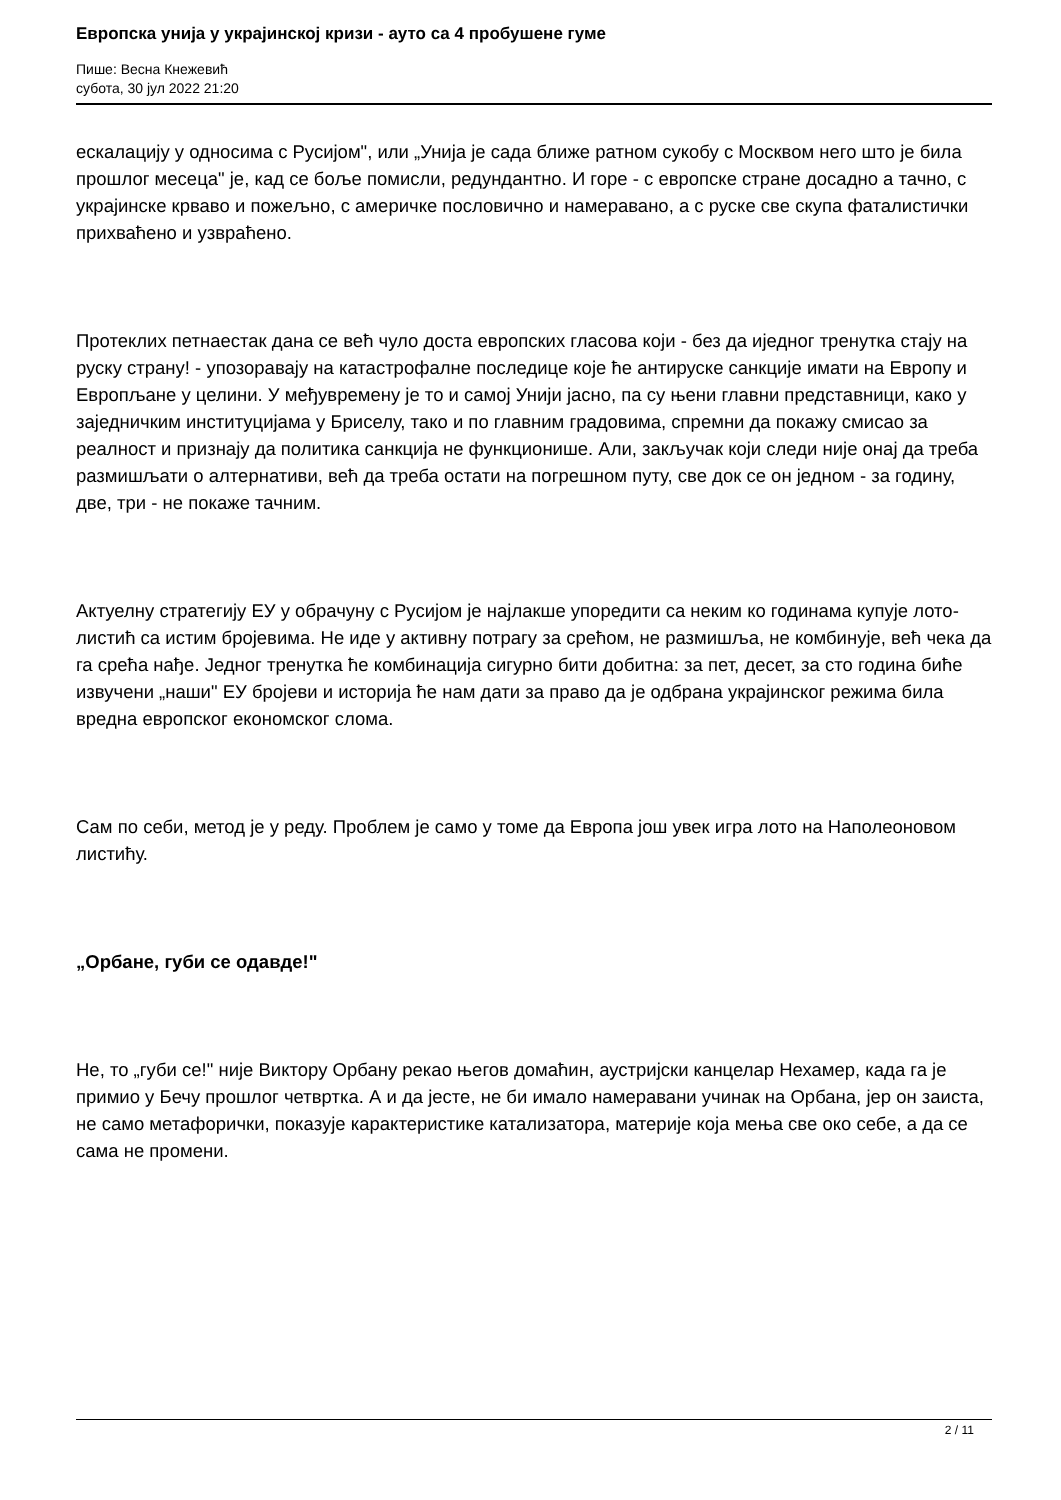Европска унија у украјинској кризи - ауто са 4 пробушене гуме
Пише: Весна Кнежевић
субота, 30 јул 2022 21:20
ескалацију у односима с Русијом", или „Унија је сада ближе ратном сукобу с Москвом него што је била прошлог месеца" је, кад се боље помисли, редундантно. И горе - с европске стране досадно а тачно, с украјинске крваво и пожељно, с америчке пословично и намеравано, а с руске све скупа фаталистички прихваћено и узвраћено.
Протеклих петнаестак дана се већ чуло доста европских гласова који - без да иједног тренутка стају на руску страну! - упозоравају на катастрофалне последице које ће антируске санкције имати на Европу и Европљане у целини. У међувремену је то и самој Унији јасно, па су њени главни представници, како у заједничким институцијама у Бриселу, тако и по главним градовима, спремни да покажу смисао за реалност и признају да политика санкција не функционише. Али, закључак који следи није онај да треба размишљати о алтернативи, већ да треба остати на погрешном путу, све док се он једном - за годину, две, три - не покаже тачним.
Актуелну стратегију ЕУ у обрачуну с Русијом је најлакше упоредити са неким ко годинама купује лото-листић са истим бројевима. Не иде у активну потрагу за срећом, не размишља, не комбинује, већ чека да га срећа нађе. Једног тренутка ће комбинација сигурно бити добитна: за пет, десет, за сто година биће извучени „наши" ЕУ бројеви и историја ће нам дати за право да је одбрана украјинског режима била вредна европског економског слома.
Сам по себи, метод је у реду. Проблем је само у томе да Европа још увек игра лото на Наполеоновом листићу.
„Орбане, губи се одавде!"
Не, то „губи се!" није Виктору Орбану рекао његов домаћин, аустријски канцелар Нехамер, када га је примио у Бечу прошлог четвртка. А и да јесте, не би имало намеравани учинак на Орбана, јер он заиста, не само метафорички, показује карактеристике катализатора, материје која мења све око себе, а да се сама не промени.
2 / 11